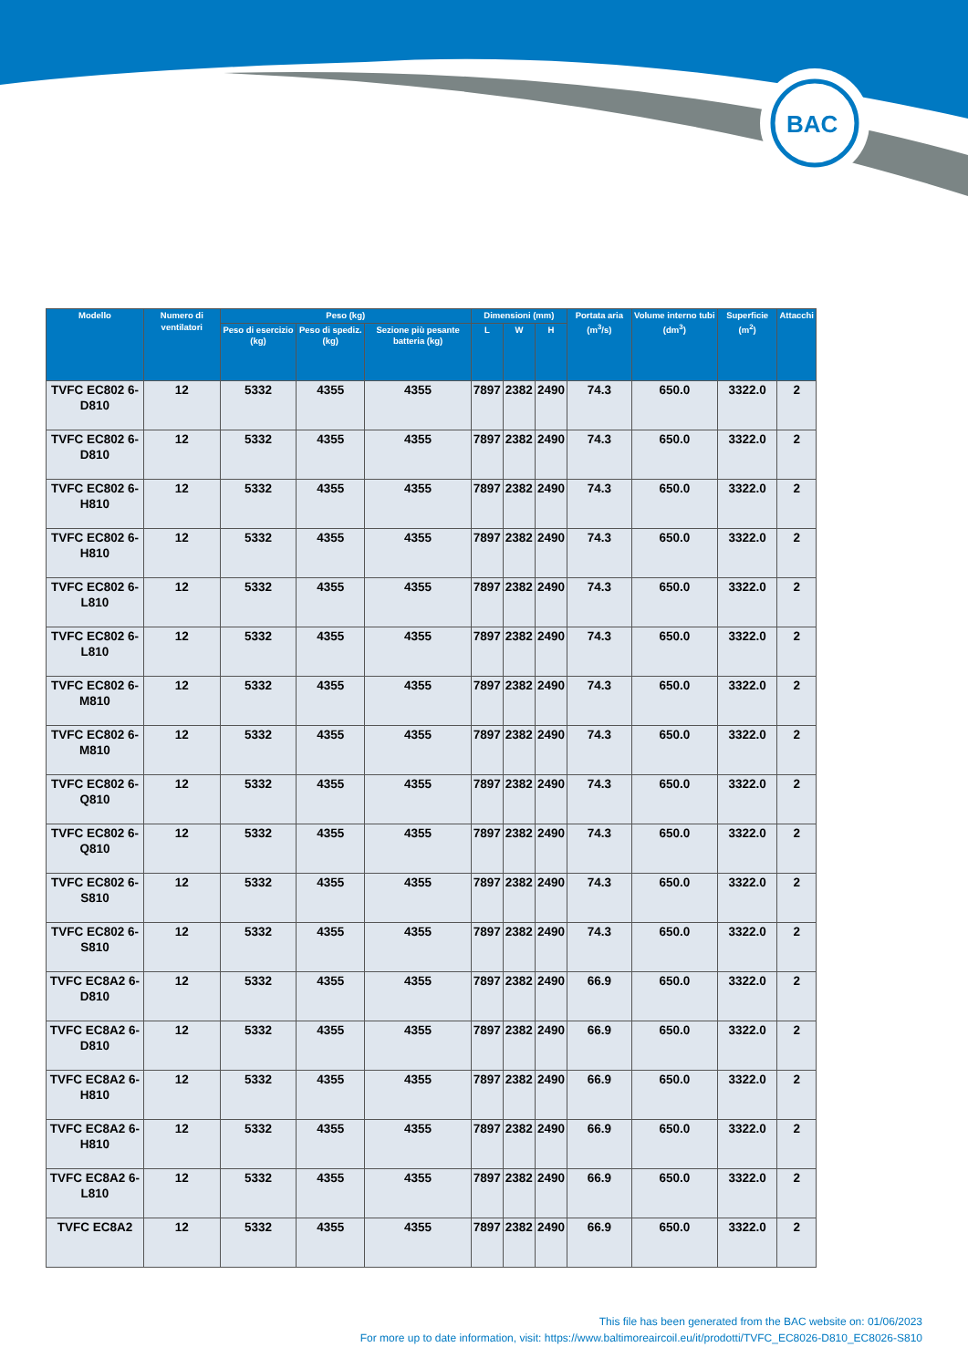BAC
| Modello | Numero di ventilatori | Peso (kg) | | | Dimensioni (mm) | | | Portata aria (m<sup>3</sup>/s) | Volume interno tubi (dm<sup>3</sup>) | Superficie (m<sup>2</sup>) | Attacchi |
| --- | --- | --- | --- | --- | --- | --- | --- | --- | --- | --- | --- |
| | | Peso di esercizio (kg) | Peso di spediz. (kg) | Sezione più pesante batteria (kg) | L | W | H | | | | |
| TVFC EC802 6-D810 | 12 | 5332 | 4355 | 4355 | 7897 | 2382 | 2490 | 74.3 | 650.0 | 3322.0 | 2 |
| TVFC EC802 6-D810 | 12 | 5332 | 4355 | 4355 | 7897 | 2382 | 2490 | 74.3 | 650.0 | 3322.0 | 2 |
| TVFC EC802 6-H810 | 12 | 5332 | 4355 | 4355 | 7897 | 2382 | 2490 | 74.3 | 650.0 | 3322.0 | 2 |
| TVFC EC802 6-H810 | 12 | 5332 | 4355 | 4355 | 7897 | 2382 | 2490 | 74.3 | 650.0 | 3322.0 | 2 |
| TVFC EC802 6-L810 | 12 | 5332 | 4355 | 4355 | 7897 | 2382 | 2490 | 74.3 | 650.0 | 3322.0 | 2 |
| TVFC EC802 6-L810 | 12 | 5332 | 4355 | 4355 | 7897 | 2382 | 2490 | 74.3 | 650.0 | 3322.0 | 2 |
| TVFC EC802 6-M810 | 12 | 5332 | 4355 | 4355 | 7897 | 2382 | 2490 | 74.3 | 650.0 | 3322.0 | 2 |
| TVFC EC802 6-M810 | 12 | 5332 | 4355 | 4355 | 7897 | 2382 | 2490 | 74.3 | 650.0 | 3322.0 | 2 |
| TVFC EC802 6-Q810 | 12 | 5332 | 4355 | 4355 | 7897 | 2382 | 2490 | 74.3 | 650.0 | 3322.0 | 2 |
| TVFC EC802 6-Q810 | 12 | 5332 | 4355 | 4355 | 7897 | 2382 | 2490 | 74.3 | 650.0 | 3322.0 | 2 |
| TVFC EC802 6-S810 | 12 | 5332 | 4355 | 4355 | 7897 | 2382 | 2490 | 74.3 | 650.0 | 3322.0 | 2 |
| TVFC EC802 6-S810 | 12 | 5332 | 4355 | 4355 | 7897 | 2382 | 2490 | 74.3 | 650.0 | 3322.0 | 2 |
| TVFC EC8A2 6-D810 | 12 | 5332 | 4355 | 4355 | 7897 | 2382 | 2490 | 66.9 | 650.0 | 3322.0 | 2 |
| TVFC EC8A2 6-D810 | 12 | 5332 | 4355 | 4355 | 7897 | 2382 | 2490 | 66.9 | 650.0 | 3322.0 | 2 |
| TVFC EC8A2 6-H810 | 12 | 5332 | 4355 | 4355 | 7897 | 2382 | 2490 | 66.9 | 650.0 | 3322.0 | 2 |
| TVFC EC8A2 6-H810 | 12 | 5332 | 4355 | 4355 | 7897 | 2382 | 2490 | 66.9 | 650.0 | 3322.0 | 2 |
| TVFC EC8A2 6-L810 | 12 | 5332 | 4355 | 4355 | 7897 | 2382 | 2490 | 66.9 | 650.0 | 3322.0 | 2 |
| TVFC EC8A2 | 12 | 5332 | 4355 | 4355 | 7897 | 2382 | 2490 | 66.9 | 650.0 | 3322.0 | 2 |
This file has been generated from the BAC website on: 01/06/2023
For more up to date information, visit: https://www.baltimoreaircoil.eu/it/prodotti/TVFC_EC8026-D810_EC8026-S810